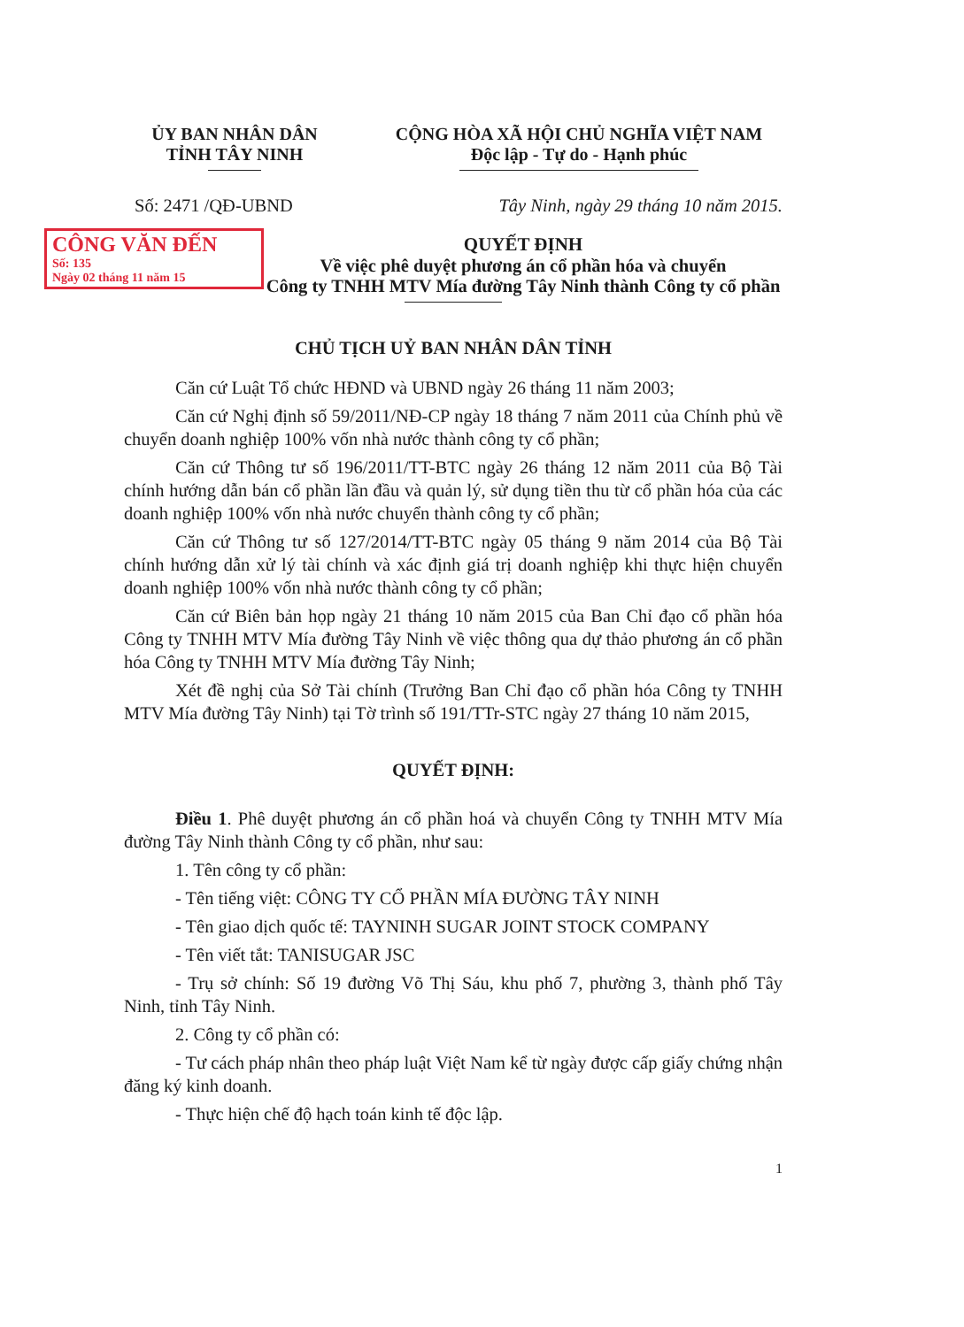ỦY BAN NHÂN DÂN
TỈNH TÂY NINH
CỘNG HÒA XÃ HỘI CHỦ NGHĨA VIỆT NAM
Độc lập - Tự do - Hạnh phúc
Số: 2471 /QĐ-UBND Tây Ninh, ngày 29 tháng 10 năm 2015.
CÔNG VĂN ĐẾN
Số: 135
Ngày 02 tháng 11 năm 15
QUYẾT ĐỊNH
Về việc phê duyệt phương án cổ phần hóa và chuyển
Công ty TNHH MTV Mía đường Tây Ninh thành Công ty cổ phần
CHỦ TỊCH UỶ BAN NHÂN DÂN TỈNH
Căn cứ Luật Tổ chức HĐND và UBND ngày 26 tháng 11 năm 2003;
Căn cứ Nghị định số 59/2011/NĐ-CP ngày 18 tháng 7 năm 2011 của Chính phủ về chuyển doanh nghiệp 100% vốn nhà nước thành công ty cổ phần;
Căn cứ Thông tư số 196/2011/TT-BTC ngày 26 tháng 12 năm 2011 của Bộ Tài chính hướng dẫn bán cổ phần lần đầu và quản lý, sử dụng tiền thu từ cổ phần hóa của các doanh nghiệp 100% vốn nhà nước chuyển thành công ty cổ phần;
Căn cứ Thông tư số 127/2014/TT-BTC ngày 05 tháng 9 năm 2014 của Bộ Tài chính hướng dẫn xử lý tài chính và xác định giá trị doanh nghiệp khi thực hiện chuyển doanh nghiệp 100% vốn nhà nước thành công ty cổ phần;
Căn cứ Biên bản họp ngày 21 tháng 10 năm 2015 của Ban Chỉ đạo cổ phần hóa Công ty TNHH MTV Mía đường Tây Ninh về việc thông qua dự thảo phương án cổ phần hóa Công ty TNHH MTV Mía đường Tây Ninh;
Xét đề nghị của Sở Tài chính (Trưởng Ban Chỉ đạo cổ phần hóa Công ty TNHH MTV Mía đường Tây Ninh) tại Tờ trình số 191/TTr-STC ngày 27 tháng 10 năm 2015,
QUYẾT ĐỊNH:
Điều 1. Phê duyệt phương án cổ phần hoá và chuyển Công ty TNHH MTV Mía đường Tây Ninh thành Công ty cổ phần, như sau:
1. Tên công ty cổ phần:
- Tên tiếng việt: CÔNG TY CỔ PHẦN MÍA ĐƯỜNG TÂY NINH
- Tên giao dịch quốc tế: TAYNINH SUGAR JOINT STOCK COMPANY
- Tên viết tắt: TANISUGAR JSC
- Trụ sở chính: Số 19 đường Võ Thị Sáu, khu phố 7, phường 3, thành phố Tây Ninh, tỉnh Tây Ninh.
2. Công ty cổ phần có:
- Tư cách pháp nhân theo pháp luật Việt Nam kể từ ngày được cấp giấy chứng nhận đăng ký kinh doanh.
- Thực hiện chế độ hạch toán kinh tế độc lập.
1